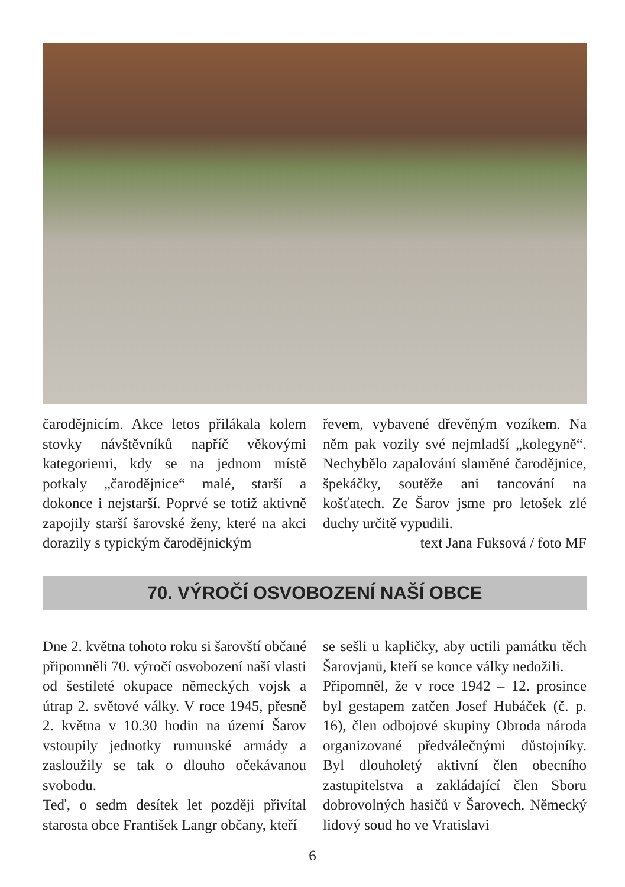čarodějnicím. Akce letos přilákala kolem stovky návštěvníků napříč věkovými kategoriemi, kdy se na jednom místě potkaly „čarodějnice“ malé, starší a dokonce i nejstarší. Poprvé se totiž aktivně zapojily starší šarovské ženy, které na akci dorazily s typickým čarodějnickým
řevem, vybavené dřevěným vozíkem. Na něm pak vozily své nejmladší „kolegyně“. Nechybělo zapalování slaměné čarodějnice, špekáčky, soutěže ani tancování na košťatech. Ze Šarov jsme pro letošek zlé duchy určitě vypudili.
text Jana Fuksová / foto MF
70. VÝROČÍ OSVOBOZENÍ NAŠÍ OBCE
Dne 2. května tohoto roku si šarovští občané připomněli 70. výročí osvobození naší vlasti od šestileté okupace německých vojsk a útrap 2. světové války. V roce 1945, přesně 2. května v 10.30 hodin na území Šarov vstoupily jednotky rumunské armády a zasloužily se tak o dlouho očekávanou svobodu.
Teď, o sedm desítek let později přivítal starosta obce František Langr občany, kteří
se sešli u kapličky, aby uctili památku těch Šarovjanů, kteří se konce války nedožili.
Připomněl, že v roce 1942 – 12. prosince byl gestapem zatčen Josef Hubáček (č. p. 16), člen odbojové skupiny Obroda národa organizované předválečnými důstojníky. Byl dlouholetý aktivní člen obecního zastupitelstva a zakládající člen Sboru dobrovolných hasičů v Šarovech. Německý lidový soud ho ve Vratislavi
6